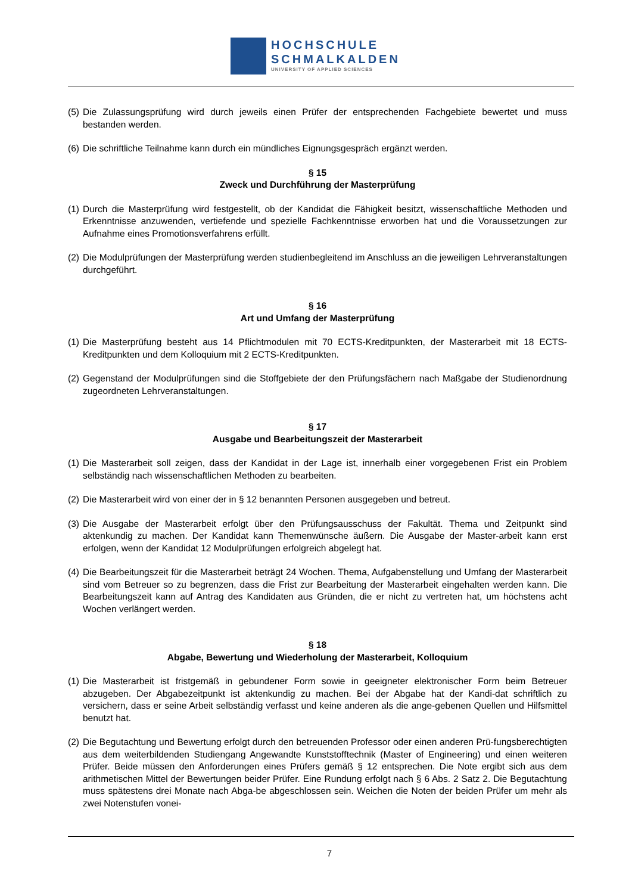HOCHSCHULE
SCHMALKALDEN
UNIVERSITY OF APPLIED SCIENCES
(5) Die Zulassungsprüfung wird durch jeweils einen Prüfer der entsprechenden Fachgebiete bewertet und muss bestanden werden.
(6) Die schriftliche Teilnahme kann durch ein mündliches Eignungsgespräch ergänzt werden.
§ 15
Zweck und Durchführung der Masterprüfung
(1) Durch die Masterprüfung wird festgestellt, ob der Kandidat die Fähigkeit besitzt, wissenschaftliche Methoden und Erkenntnisse anzuwenden, vertiefende und spezielle Fachkenntnisse erworben hat und die Voraussetzungen zur Aufnahme eines Promotionsverfahrens erfüllt.
(2) Die Modulprüfungen der Masterprüfung werden studienbegleitend im Anschluss an die jeweiligen Lehrveranstaltungen durchgeführt.
§ 16
Art und Umfang der Masterprüfung
(1) Die Masterprüfung besteht aus 14 Pflichtmodulen mit 70 ECTS-Kreditpunkten, der Masterarbeit mit 18 ECTS-Kreditpunkten und dem Kolloquium mit 2 ECTS-Kreditpunkten.
(2) Gegenstand der Modulprüfungen sind die Stoffgebiete der den Prüfungsfächern nach Maßgabe der Studienordnung zugeordneten Lehrveranstaltungen.
§ 17
Ausgabe und Bearbeitungszeit der Masterarbeit
(1) Die Masterarbeit soll zeigen, dass der Kandidat in der Lage ist, innerhalb einer vorgegebenen Frist ein Problem selbständig nach wissenschaftlichen Methoden zu bearbeiten.
(2) Die Masterarbeit wird von einer der in § 12 benannten Personen ausgegeben und betreut.
(3) Die Ausgabe der Masterarbeit erfolgt über den Prüfungsausschuss der Fakultät. Thema und Zeitpunkt sind aktenkundig zu machen. Der Kandidat kann Themenwünsche äußern. Die Ausgabe der Master-arbeit kann erst erfolgen, wenn der Kandidat 12 Modulprüfungen erfolgreich abgelegt hat.
(4) Die Bearbeitungszeit für die Masterarbeit beträgt 24 Wochen. Thema, Aufgabenstellung und Umfang der Masterarbeit sind vom Betreuer so zu begrenzen, dass die Frist zur Bearbeitung der Masterarbeit eingehalten werden kann. Die Bearbeitungszeit kann auf Antrag des Kandidaten aus Gründen, die er nicht zu vertreten hat, um höchstens acht Wochen verlängert werden.
§ 18
Abgabe, Bewertung und Wiederholung der Masterarbeit, Kolloquium
(1) Die Masterarbeit ist fristgemäß in gebundener Form sowie in geeigneter elektronischer Form beim Betreuer abzugeben. Der Abgabezeitpunkt ist aktenkundig zu machen. Bei der Abgabe hat der Kandi-dat schriftlich zu versichern, dass er seine Arbeit selbständig verfasst und keine anderen als die ange-gebenen Quellen und Hilfsmittel benutzt hat.
(2) Die Begutachtung und Bewertung erfolgt durch den betreuenden Professor oder einen anderen Prü-fungsberechtigten aus dem weiterbildenden Studiengang Angewandte Kunststofftechnik (Master of Engineering) und einen weiteren Prüfer. Beide müssen den Anforderungen eines Prüfers gemäß § 12 entsprechen. Die Note ergibt sich aus dem arithmetischen Mittel der Bewertungen beider Prüfer. Eine Rundung erfolgt nach § 6 Abs. 2 Satz 2. Die Begutachtung muss spätestens drei Monate nach Abga-be abgeschlossen sein. Weichen die Noten der beiden Prüfer um mehr als zwei Notenstufen vonei-
7